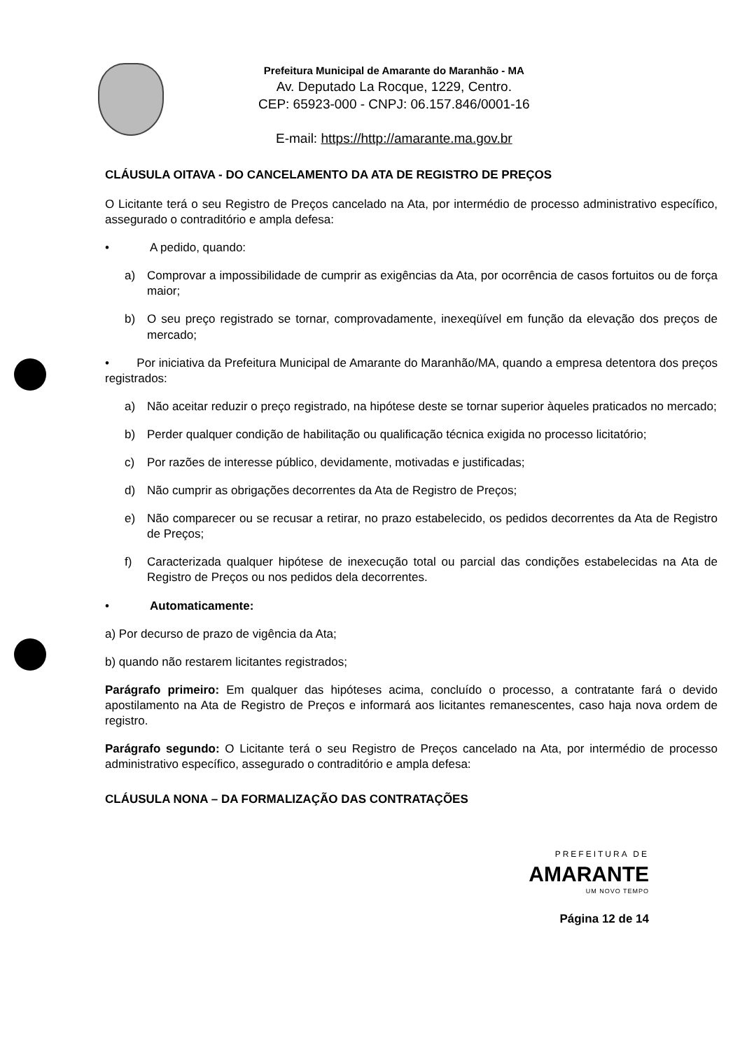Prefeitura Municipal de Amarante do Maranhão - MA
Av. Deputado La Rocque, 1229, Centro.
CEP: 65923-000 - CNPJ: 06.157.846/0001-16
E-mail: https://http://amarante.ma.gov.br
CLÁUSULA OITAVA - DO CANCELAMENTO DA ATA DE REGISTRO DE PREÇOS
O Licitante terá o seu Registro de Preços cancelado na Ata, por intermédio de processo administrativo específico, assegurado o contraditório e ampla defesa:
• A pedido, quando:
a) Comprovar a impossibilidade de cumprir as exigências da Ata, por ocorrência de casos fortuitos ou de força maior;
b) O seu preço registrado se tornar, comprovadamente, inexeqüível em função da elevação dos preços de mercado;
• Por iniciativa da Prefeitura Municipal de Amarante do Maranhão/MA, quando a empresa detentora dos preços registrados:
a) Não aceitar reduzir o preço registrado, na hipótese deste se tornar superior àqueles praticados no mercado;
b) Perder qualquer condição de habilitação ou qualificação técnica exigida no processo licitatório;
c) Por razões de interesse público, devidamente, motivadas e justificadas;
d) Não cumprir as obrigações decorrentes da Ata de Registro de Preços;
e) Não comparecer ou se recusar a retirar, no prazo estabelecido, os pedidos decorrentes da Ata de Registro de Preços;
f) Caracterizada qualquer hipótese de inexecução total ou parcial das condições estabelecidas na Ata de Registro de Preços ou nos pedidos dela decorrentes.
• Automaticamente:
a) Por decurso de prazo de vigência da Ata;
b) quando não restarem licitantes registrados;
Parágrafo primeiro: Em qualquer das hipóteses acima, concluído o processo, a contratante fará o devido apostilamento na Ata de Registro de Preços e informará aos licitantes remanescentes, caso haja nova ordem de registro.
Parágrafo segundo: O Licitante terá o seu Registro de Preços cancelado na Ata, por intermédio de processo administrativo específico, assegurado o contraditório e ampla defesa:
CLÁUSULA NONA – DA FORMALIZAÇÃO DAS CONTRATAÇÕES
PREFEITURA DE
AMARANTE
UM NOVO TEMPO
Página 12 de 14